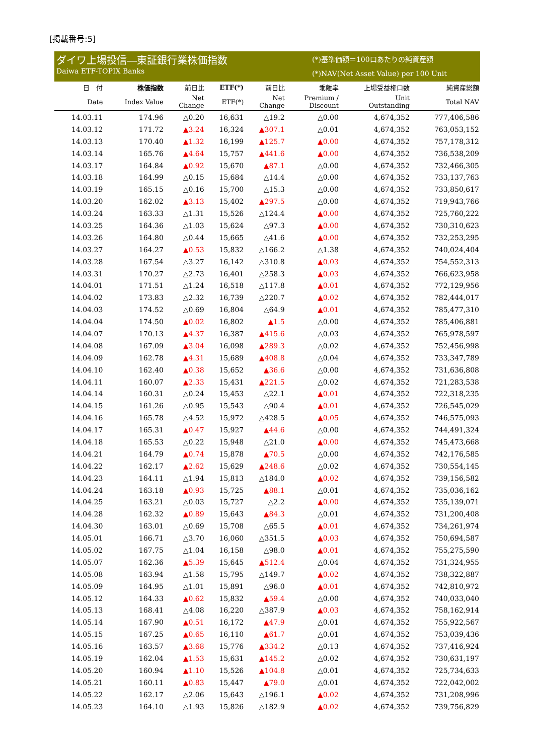[掲載番号:5]
ダイワ上場投信―東証銀行業株価指数
Daiwa ETF-TOPIX Banks
(*)基準価額＝100口あたりの純資産額
(*)NAV(Net Asset Value) per 100 Unit
| 日 付 | 株価指数 | 前日比 | ETF(*) | 前日比 | 乖離率 | 上場受益権口数 | 純資産総額 |
| --- | --- | --- | --- | --- | --- | --- | --- |
| Date | Index Value | Net Change | ETF(*) | Net Change | Premium / Discount | Unit Outstanding | Total NAV |
| 14.03.11 | 174.96 | △0.20 | 16,631 | △19.2 | △0.00 | 4,674,352 | 777,406,586 |
| 14.03.12 | 171.72 | ▲3.24 | 16,324 | ▲307.1 | △0.01 | 4,674,352 | 763,053,152 |
| 14.03.13 | 170.40 | ▲1.32 | 16,199 | ▲125.7 | ▲0.00 | 4,674,352 | 757,178,312 |
| 14.03.14 | 165.76 | ▲4.64 | 15,757 | ▲441.6 | ▲0.00 | 4,674,352 | 736,538,209 |
| 14.03.17 | 164.84 | ▲0.92 | 15,670 | ▲87.1 | △0.00 | 4,674,352 | 732,466,305 |
| 14.03.18 | 164.99 | △0.15 | 15,684 | △14.4 | △0.00 | 4,674,352 | 733,137,763 |
| 14.03.19 | 165.15 | △0.16 | 15,700 | △15.3 | △0.00 | 4,674,352 | 733,850,617 |
| 14.03.20 | 162.02 | ▲3.13 | 15,402 | ▲297.5 | △0.00 | 4,674,352 | 719,943,766 |
| 14.03.24 | 163.33 | △1.31 | 15,526 | △124.4 | ▲0.00 | 4,674,352 | 725,760,222 |
| 14.03.25 | 164.36 | △1.03 | 15,624 | △97.3 | ▲0.00 | 4,674,352 | 730,310,623 |
| 14.03.26 | 164.80 | △0.44 | 15,665 | △41.6 | ▲0.00 | 4,674,352 | 732,253,295 |
| 14.03.27 | 164.27 | ▲0.53 | 15,832 | △166.2 | △1.38 | 4,674,352 | 740,024,404 |
| 14.03.28 | 167.54 | △3.27 | 16,142 | △310.8 | ▲0.03 | 4,674,352 | 754,552,313 |
| 14.03.31 | 170.27 | △2.73 | 16,401 | △258.3 | ▲0.03 | 4,674,352 | 766,623,958 |
| 14.04.01 | 171.51 | △1.24 | 16,518 | △117.8 | ▲0.01 | 4,674,352 | 772,129,956 |
| 14.04.02 | 173.83 | △2.32 | 16,739 | △220.7 | ▲0.02 | 4,674,352 | 782,444,017 |
| 14.04.03 | 174.52 | △0.69 | 16,804 | △64.9 | ▲0.01 | 4,674,352 | 785,477,310 |
| 14.04.04 | 174.50 | ▲0.02 | 16,802 | ▲1.5 | △0.00 | 4,674,352 | 785,406,881 |
| 14.04.07 | 170.13 | ▲4.37 | 16,387 | ▲415.6 | △0.03 | 4,674,352 | 765,978,597 |
| 14.04.08 | 167.09 | ▲3.04 | 16,098 | ▲289.3 | △0.02 | 4,674,352 | 752,456,998 |
| 14.04.09 | 162.78 | ▲4.31 | 15,689 | ▲408.8 | △0.04 | 4,674,352 | 733,347,789 |
| 14.04.10 | 162.40 | ▲0.38 | 15,652 | ▲36.6 | △0.00 | 4,674,352 | 731,636,808 |
| 14.04.11 | 160.07 | ▲2.33 | 15,431 | ▲221.5 | △0.02 | 4,674,352 | 721,283,538 |
| 14.04.14 | 160.31 | △0.24 | 15,453 | △22.1 | ▲0.01 | 4,674,352 | 722,318,235 |
| 14.04.15 | 161.26 | △0.95 | 15,543 | △90.4 | ▲0.01 | 4,674,352 | 726,545,029 |
| 14.04.16 | 165.78 | △4.52 | 15,972 | △428.5 | ▲0.05 | 4,674,352 | 746,575,093 |
| 14.04.17 | 165.31 | ▲0.47 | 15,927 | ▲44.6 | △0.00 | 4,674,352 | 744,491,324 |
| 14.04.18 | 165.53 | △0.22 | 15,948 | △21.0 | ▲0.00 | 4,674,352 | 745,473,668 |
| 14.04.21 | 164.79 | ▲0.74 | 15,878 | ▲70.5 | △0.00 | 4,674,352 | 742,176,585 |
| 14.04.22 | 162.17 | ▲2.62 | 15,629 | ▲248.6 | △0.02 | 4,674,352 | 730,554,145 |
| 14.04.23 | 164.11 | △1.94 | 15,813 | △184.0 | ▲0.02 | 4,674,352 | 739,156,582 |
| 14.04.24 | 163.18 | ▲0.93 | 15,725 | ▲88.1 | △0.01 | 4,674,352 | 735,036,162 |
| 14.04.25 | 163.21 | △0.03 | 15,727 | △2.2 | ▲0.00 | 4,674,352 | 735,139,071 |
| 14.04.28 | 162.32 | ▲0.89 | 15,643 | ▲84.3 | △0.01 | 4,674,352 | 731,200,408 |
| 14.04.30 | 163.01 | △0.69 | 15,708 | △65.5 | ▲0.01 | 4,674,352 | 734,261,974 |
| 14.05.01 | 166.71 | △3.70 | 16,060 | △351.5 | ▲0.03 | 4,674,352 | 750,694,587 |
| 14.05.02 | 167.75 | △1.04 | 16,158 | △98.0 | ▲0.01 | 4,674,352 | 755,275,590 |
| 14.05.07 | 162.36 | ▲5.39 | 15,645 | ▲512.4 | △0.04 | 4,674,352 | 731,324,955 |
| 14.05.08 | 163.94 | △1.58 | 15,795 | △149.7 | ▲0.02 | 4,674,352 | 738,322,887 |
| 14.05.09 | 164.95 | △1.01 | 15,891 | △96.0 | ▲0.01 | 4,674,352 | 742,810,972 |
| 14.05.12 | 164.33 | ▲0.62 | 15,832 | ▲59.4 | △0.00 | 4,674,352 | 740,033,040 |
| 14.05.13 | 168.41 | △4.08 | 16,220 | △387.9 | ▲0.03 | 4,674,352 | 758,162,914 |
| 14.05.14 | 167.90 | ▲0.51 | 16,172 | ▲47.9 | △0.01 | 4,674,352 | 755,922,567 |
| 14.05.15 | 167.25 | ▲0.65 | 16,110 | ▲61.7 | △0.01 | 4,674,352 | 753,039,436 |
| 14.05.16 | 163.57 | ▲3.68 | 15,776 | ▲334.2 | △0.13 | 4,674,352 | 737,416,924 |
| 14.05.19 | 162.04 | ▲1.53 | 15,631 | ▲145.2 | △0.02 | 4,674,352 | 730,631,197 |
| 14.05.20 | 160.94 | ▲1.10 | 15,526 | ▲104.8 | △0.01 | 4,674,352 | 725,734,633 |
| 14.05.21 | 160.11 | ▲0.83 | 15,447 | ▲79.0 | △0.01 | 4,674,352 | 722,042,002 |
| 14.05.22 | 162.17 | △2.06 | 15,643 | △196.1 | ▲0.02 | 4,674,352 | 731,208,996 |
| 14.05.23 | 164.10 | △1.93 | 15,826 | △182.9 | ▲0.02 | 4,674,352 | 739,756,829 |